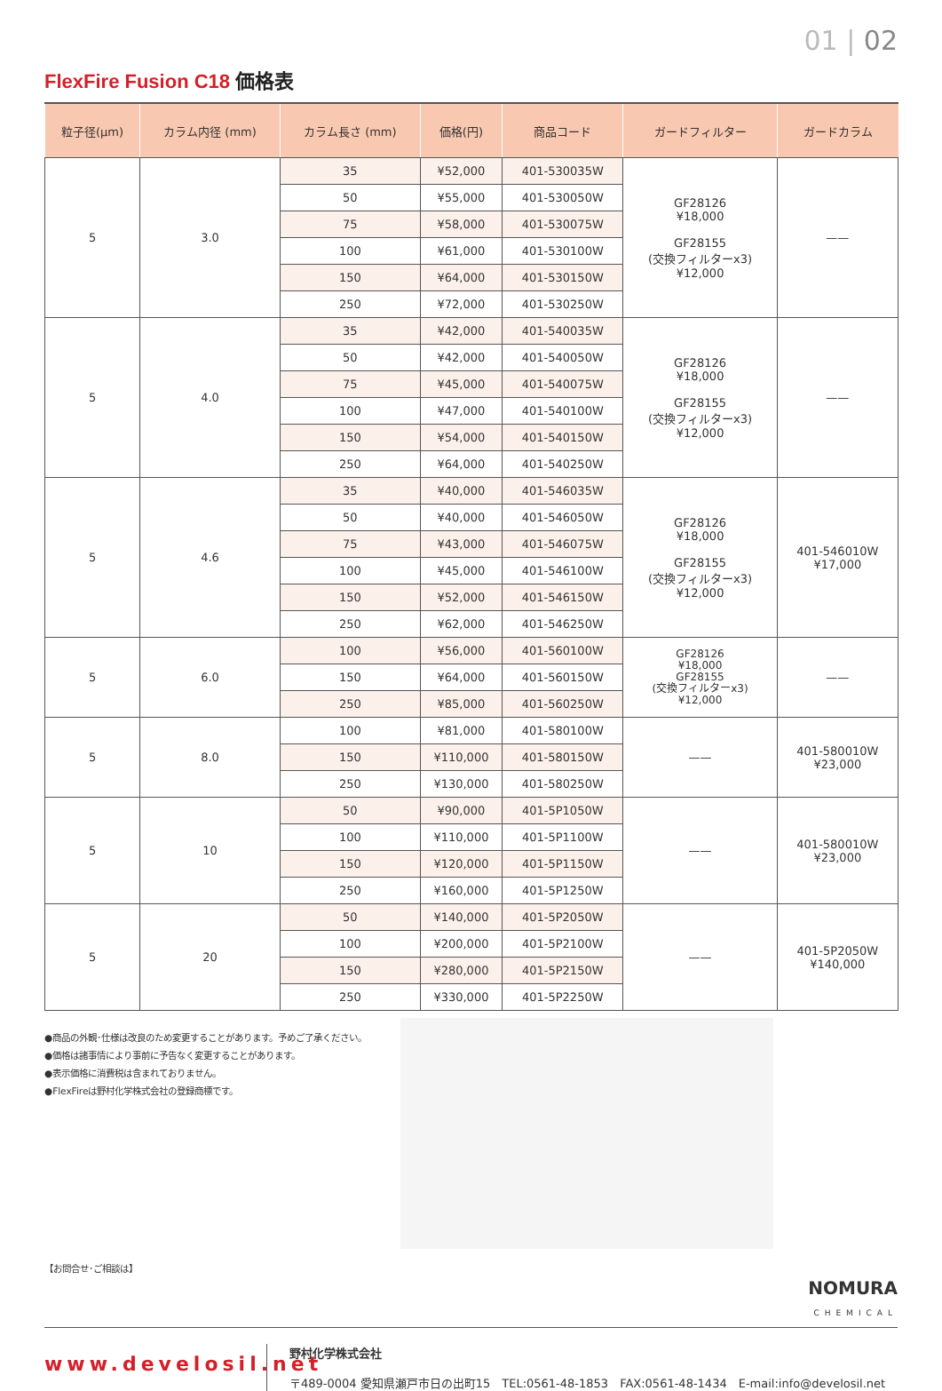01 | 02
FlexFire Fusion C18 価格表
| 粒子径(μm) | カラム内径 (mm) | カラム長さ (mm) | 価格(円) | 商品コード | ガードフィルター | ガードカラム |
| --- | --- | --- | --- | --- | --- | --- |
| 5 | 3.0 | 35 | ¥52,000 | 401-530035W | GF28126 ¥18,000 GF28155 (交換フィルターx3) ¥12,000 | —— |
| | | 50 | ¥55,000 | 401-530050W | | |
| | | 75 | ¥58,000 | 401-530075W | | |
| | | 100 | ¥61,000 | 401-530100W | | |
| | | 150 | ¥64,000 | 401-530150W | | |
| | | 250 | ¥72,000 | 401-530250W | | |
| 5 | 4.0 | 35 | ¥42,000 | 401-540035W | GF28126 ¥18,000 GF28155 (交換フィルターx3) ¥12,000 | —— |
| | | 50 | ¥42,000 | 401-540050W | | |
| | | 75 | ¥45,000 | 401-540075W | | |
| | | 100 | ¥47,000 | 401-540100W | | |
| | | 150 | ¥54,000 | 401-540150W | | |
| | | 250 | ¥64,000 | 401-540250W | | |
| 5 | 4.6 | 35 | ¥40,000 | 401-546035W | GF28126 ¥18,000 GF28155 (交換フィルターx3) ¥12,000 | 401-546010W ¥17,000 |
| | | 50 | ¥40,000 | 401-546050W | | |
| | | 75 | ¥43,000 | 401-546075W | | |
| | | 100 | ¥45,000 | 401-546100W | | |
| | | 150 | ¥52,000 | 401-546150W | | |
| | | 250 | ¥62,000 | 401-546250W | | |
| 5 | 6.0 | 100 | ¥56,000 | 401-560100W | GF28126 ¥18,000 GF28155 (交換フィルターx3) ¥12,000 | —— |
| | | 150 | ¥64,000 | 401-560150W | | |
| | | 250 | ¥85,000 | 401-560250W | | |
| 5 | 8.0 | 100 | ¥81,000 | 401-580100W | —— | 401-580010W ¥23,000 |
| | | 150 | ¥110,000 | 401-580150W | | |
| | | 250 | ¥130,000 | 401-580250W | | |
| 5 | 10 | 50 | ¥90,000 | 401-5P1050W | —— | 401-580010W ¥23,000 |
| | | 100 | ¥110,000 | 401-5P1100W | | |
| | | 150 | ¥120,000 | 401-5P1150W | | |
| | | 250 | ¥160,000 | 401-5P1250W | | |
| 5 | 20 | 50 | ¥140,000 | 401-5P2050W | —— | 401-5P2050W ¥140,000 |
| | | 100 | ¥200,000 | 401-5P2100W | | |
| | | 150 | ¥280,000 | 401-5P2150W | | |
| | | 250 | ¥330,000 | 401-5P2250W | | |
●商品の外観･仕様は改良のため変更することがあります。予めご了承ください。
●価格は諸事情により事前に予告なく変更することがあります。
●表示価格に消費税は含まれておりません。
●FlexFireは野村化学株式会社の登録商標です。
【お問合せ･ご相談は】
NOMURA
CHEMICAL
www.develosil.net
野村化学株式会社
〒489-0004 愛知県瀬戸市日の出町15　TEL:0561-48-1853　FAX:0561-48-1434　E-mail:info@develosil.net